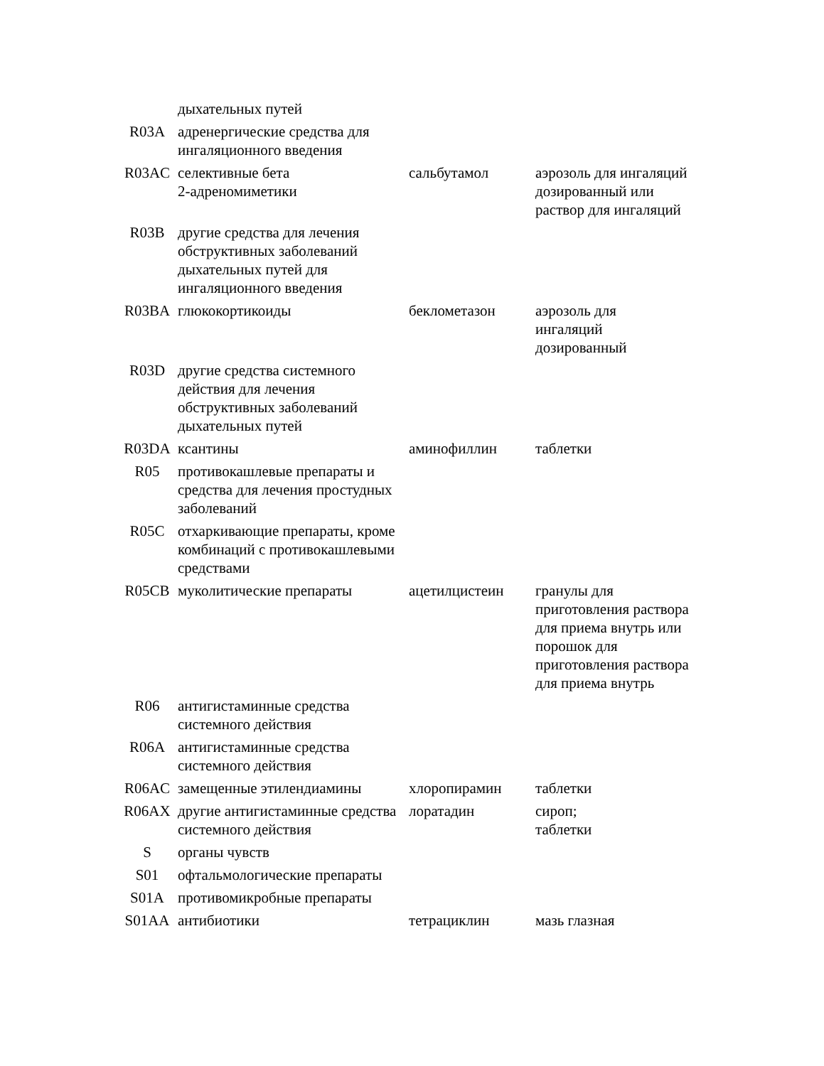| | дыхательных путей | | |
| R03A | адренергические средства для ингаляционного введения | | |
| R03AC | селективные бета 2-адреномиметики | сальбутамол | аэрозоль для ингаляций дозированный или раствор для ингаляций |
| R03B | другие средства для лечения обструктивных заболеваний дыхательных путей для ингаляционного введения | | |
| R03BA | глюкокортикоиды | беклометазон | аэрозоль для ингаляций дозированный |
| R03D | другие средства системного действия для лечения обструктивных заболеваний дыхательных путей | | |
| R03DA | ксантины | аминофиллин | таблетки |
| R05 | противокашлевые препараты и средства для лечения простудных заболеваний | | |
| R05C | отхаркивающие препараты, кроме комбинаций с противокашлевыми средствами | | |
| R05CB | муколитические препараты | ацетилцистеин | гранулы для приготовления раствора для приема внутрь или порошок для приготовления раствора для приема внутрь |
| R06 | антигистаминные средства системного действия | | |
| R06A | антигистаминные средства системного действия | | |
| R06AC | замещенные этилендиамины | хлоропирамин | таблетки |
| R06AX | другие антигистаминные средства системного действия | лоратадин | сироп; таблетки |
| S | органы чувств | | |
| S01 | офтальмологические препараты | | |
| S01A | противомикробные препараты | | |
| S01AA | антибиотики | тетрациклин | мазь глазная |